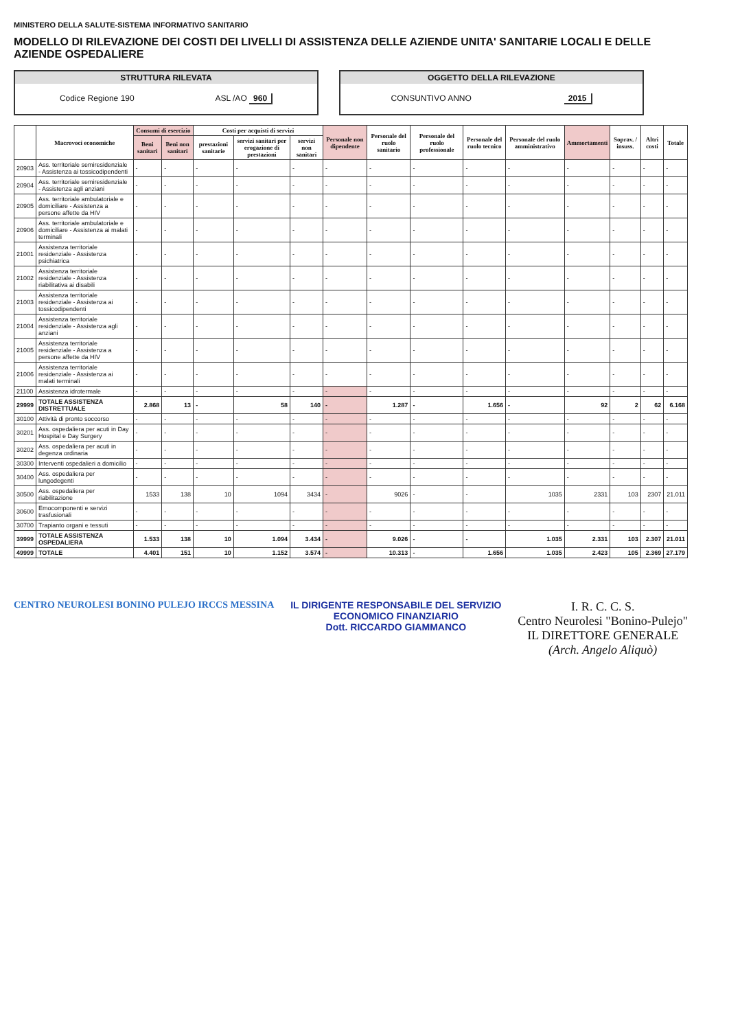MINISTERO DELLA SALUTE-SISTEMA INFORMATIVO SANITARIO
MODELLO DI RILEVAZIONE DEI COSTI DEI LIVELLI DI ASSISTENZA DELLE AZIENDE UNITA' SANITARIE LOCALI E DELLE AZIENDE OSPEDALIERE
STRUTTURA RILEVATA
Codice Regione 190 ASL /AO 960
OGGETTO DELLA RILEVAZIONE
CONSUNTIVO ANNO 2015
| | Macrovoci economiche | Consumi di esercizio | | Costi per acquisti di servizi | | | Personale non dipendente | Personale del ruolo sanitario | Personale del ruolo professionale | Personale del ruolo tecnico | Personale del ruolo amministrativo | Ammortamenti | Soprav. / insuss. | Altri costi | Totale |
| --- | --- | --- | --- | --- | --- | --- | --- | --- | --- | --- | --- | --- | --- | --- | --- |
| | | Beni sanitari | Beni non sanitari | prestazioni sanitarie | servizi sanitari per erogazione di prestazioni | servizi non sanitari | | | | | | | | | |
| 20903 | Ass. territoriale semiresidenziale - Assistenza ai tossicodipendenti | - | - | - | - | - | - | - | - | - | - | - | - | - | - |
| 20904 | Ass. territoriale semiresidenziale - Assistenza agli anziani | - | - | - | - | - | - | - | - | - | - | - | - | - | - |
| 20905 | Ass. territoriale ambulatoriale e domiciliare - Assistenza a persone affette da HIV | - | - | - | - | - | - | - | - | - | - | - | - | - | - |
| 20906 | Ass. territoriale ambulatoriale e domiciliare - Assistenza ai malati terminali | - | - | - | - | - | - | - | - | - | - | - | - | - | - |
| 21001 | Assistenza territoriale residenziale - Assistenza psichiatrica | - | - | - | - | - | - | - | - | - | - | - | - | - | - |
| 21002 | Assistenza territoriale residenziale - Assistenza riabilitativa ai disabili | - | - | - | - | - | - | - | - | - | - | - | - | - | - |
| 21003 | Assistenza territoriale residenziale - Assistenza ai tossicodipendenti | - | - | - | - | - | - | - | - | - | - | - | - | - | - |
| 21004 | Assistenza territoriale residenziale - Assistenza agli anziani | - | - | - | - | - | - | - | - | - | - | - | - | - | - |
| 21005 | Assistenza territoriale residenziale - Assistenza a persone affette da HIV | - | - | - | - | - | - | - | - | - | - | - | - | - | - |
| 21006 | Assistenza territoriale residenziale - Assistenza ai malati terminali | - | - | - | - | - | - | - | - | - | - | - | - | - | - |
| 21100 | Assistenza idrotermale | - | - | - | - | - | - | - | - | - | - | - | - | - | - |
| 29999 | TOTALE ASSISTENZA DISTRETTUALE | 2.868 | 13 | - | 58 | 140 | - | 1.287 | - | 1.656 | - | 92 | 2 | 62 | 6.168 |
| 30100 | Attività di pronto soccorso | - | - | - | - | - | - | - | - | - | - | - | - | - | - |
| 30201 | Ass. ospedaliera per acuti in Day Hospital e Day Surgery | - | - | - | - | - | - | - | - | - | - | - | - | - | - |
| 30202 | Ass. ospedaliera per acuti in degenza ordinaria | - | - | - | - | - | - | - | - | - | - | - | - | - | - |
| 30300 | Interventi ospedalieri a domicilio | - | - | - | - | - | - | - | - | - | - | - | - | - | - |
| 30400 | Ass. ospedaliera per lungodegenti | - | - | - | - | - | - | - | - | - | - | - | - | - | - |
| 30500 | Ass. ospedaliera per riabilitazione | 1533 | 138 | 10 | 1094 | 3434 | - | 9026 | - | - | 1035 | 2331 | 103 | 2307 | 21.011 |
| 30600 | Emocomponenti e servizi trasfusionali | - | - | - | - | - | - | - | - | - | - | - | - | - | - |
| 30700 | Trapianto organi e tessuti | - | - | - | - | - | - | - | - | - | - | - | - | - | - |
| 39999 | TOTALE ASSISTENZA OSPEDALIERA | 1.533 | 138 | 10 | 1.094 | 3.434 | - | 9.026 | - | - | 1.035 | 2.331 | 103 | 2.307 | 21.011 |
| 49999 | TOTALE | 4.401 | 151 | 10 | 1.152 | 3.574 | - | 10.313 | - | 1.656 | 1.035 | 2.423 | 105 | 2.369 | 27.179 |
CENTRO NEUROLESI BONINO PULEJO IRCCS MESSINA
IL DIRIGENTE RESPONSABILE DEL SERVIZIO
ECONOMICO FINANZIARIO
Dott. RICCARDO GIAMMANCO
I. R. C. C. S.
Centro Neurolesi "Bonino-Pulejo"
IL DIRETTORE GENERALE
(Arch. Angelo Aliquò)